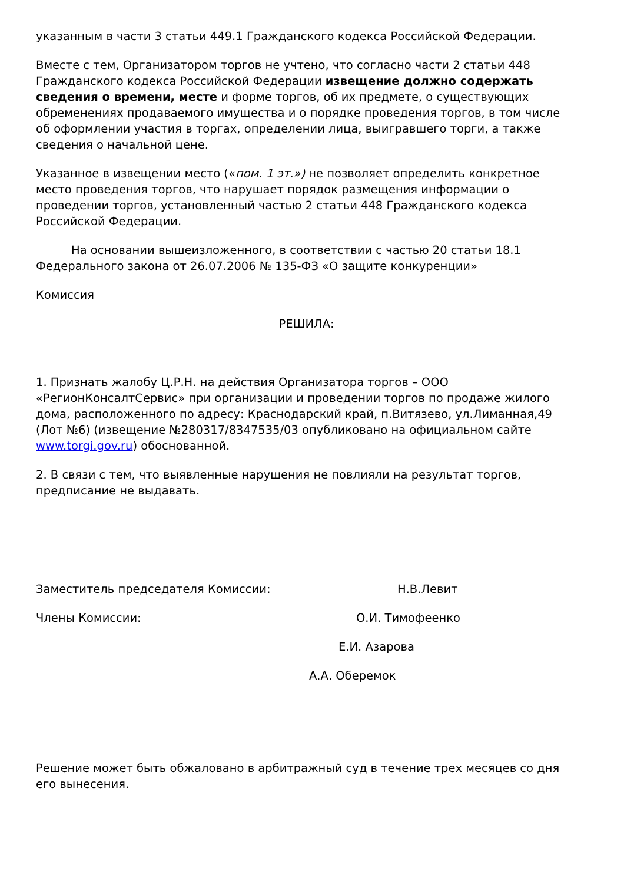указанным в части 3 статьи 449.1 Гражданского кодекса Российской Федерации.
Вместе с тем, Организатором торгов не учтено, что согласно части 2 статьи 448 Гражданского кодекса Российской Федерации извещение должно содержать сведения о времени, месте и форме торгов, об их предмете, о существующих обременениях продаваемого имущества и о порядке проведения торгов, в том числе об оформлении участия в торгах, определении лица, выигравшего торги, а также сведения о начальной цене.
Указанное в извещении место («пом. 1 эт.») не позволяет определить конкретное место проведения торгов, что нарушает порядок размещения информации о проведении торгов, установленный частью 2 статьи 448 Гражданского кодекса Российской Федерации.
На основании вышеизложенного, в соответствии с частью 20 статьи 18.1 Федерального закона от 26.07.2006 № 135-ФЗ «О защите конкуренции»
Комиссия
РЕШИЛА:
1. Признать жалобу Ц.Р.Н. на действия Организатора торгов – ООО «РегионКонсалтСервис» при организации и проведении торгов по продаже жилого дома, расположенного по адресу: Краснодарский край, п.Витязево, ул.Лиманная,49 (Лот №6) (извещение №280317/8347535/03 опубликовано на официальном сайте www.torgi.gov.ru) обоснованной.
2. В связи с тем, что выявленные нарушения не повлияли на результат торгов, предписание не выдавать.
Заместитель председателя Комиссии: Н.В.Левит
Члены Комиссии: О.И. Тимофеенко
Е.И. Азарова
А.А. Оберемок
Решение может быть обжаловано в арбитражный суд в течение трех месяцев со дня его вынесения.